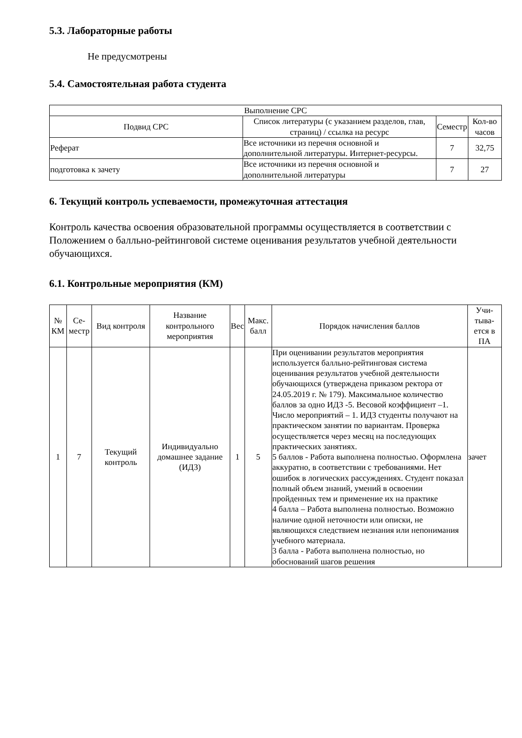5.3. Лабораторные работы
Не предусмотрены
5.4. Самостоятельная работа студента
| Выполнение СРС | | | |
| --- | --- | --- | --- |
| Подвид СРС | Список литературы (с указанием разделов, глав, страниц) / ссылка на ресурс | Семестр | Кол-во часов |
| Реферат | Все источники из перечня основной и дополнительной литературы. Интернет-ресурсы. | 7 | 32,75 |
| подготовка к зачету | Все источники из перечня основной и дополнительной литературы | 7 | 27 |
6. Текущий контроль успеваемости, промежуточная аттестация
Контроль качества освоения образовательной программы осуществляется в соответствии с Положением о балльно-рейтинговой системе оценивания результатов учебной деятельности обучающихся.
6.1. Контрольные мероприятия (КМ)
| № КМ | Се-местр | Вид контроля | Название контрольного мероприятия | Вес | Макс. балл | Порядок начисления баллов | Учи-тыва-ется в ПА |
| --- | --- | --- | --- | --- | --- | --- | --- |
| 1 | 7 | Текущий контроль | Индивидуально домашнее задание (ИДЗ) | 1 | 5 | При оценивании результатов мероприятия используется балльно-рейтинговая система оценивания результатов учебной деятельности обучающихся (утверждена приказом ректора от 24.05.2019 г. № 179). Максимальное количество баллов за одно ИДЗ -5. Весовой коэффициент –1. Число мероприятий – 1. ИДЗ студенты получают на практическом занятии по вариантам. Проверка осуществляется через месяц на последующих практических занятиях. 5 баллов - Работа выполнена полностью. Оформлена аккуратно, в соответствии с требованиями. Нет ошибок в логических рассуждениях. Студент показал полный объем знаний, умений в освоении пройденных тем и применение их на практике 4 балла – Работа выполнена полностью. Возможно наличие одной неточности или описки, не являющихся следствием незнания или непонимания учебного материала. 3 балла - Работа выполнена полностью, но обоснований шагов решения | зачет |